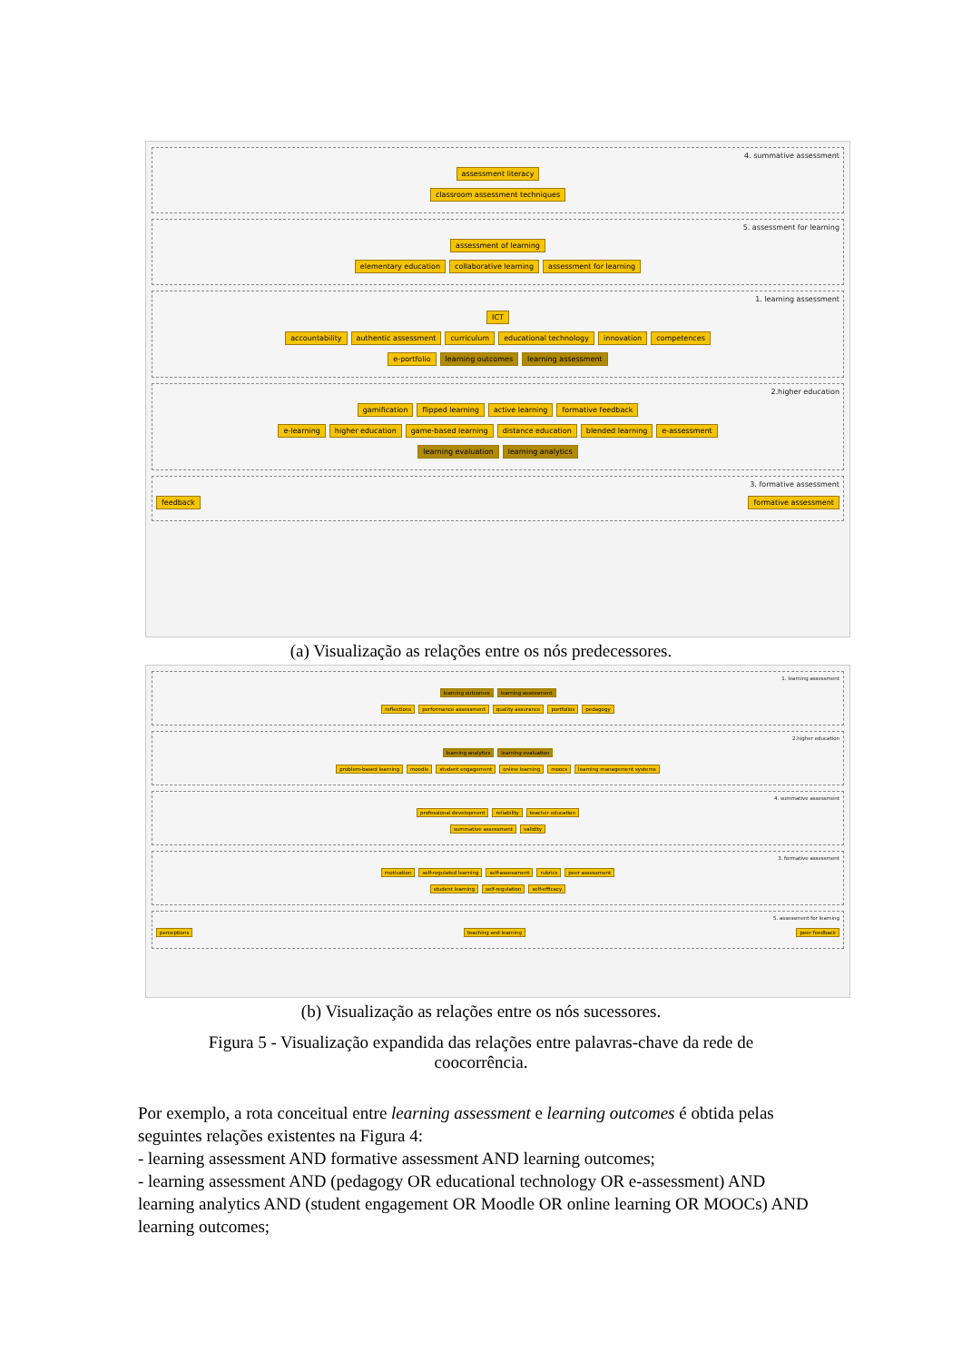4. summative assessment
assessment literacy
classroom assessment techniques
5. assessment for learning
assessment of learning
elementary education collaborative learning assessment for learning
1. learning assessment
ICT
accountability authentic assessment curriculum educational technology innovation competences
e-portfolio learning outcomes learning assessment
2.higher education
gamification flipped learning active learning formative feedback
e-learning higher education game-based learning distance education blended learning e-assessment
learning evaluation learning analytics
3. formative assessment
feedback formative assessment
(a) Visualização as relações entre os nós predecessores.
1. learning assessment
learning outcomes learning assessment
reflections performance assessment quality assurance portfolios pedagogy
2.higher education
learning analytics learning evaluation
problem-based learning moodle student engagement online learning moocs learning management systems
4. summative assessment
professional development reliability teacher education
summative assessment validity
3. formative assessment
motivation self-regulated learning self-assessment rubrics peer assessment
student learning self-regulation self-efficacy
5. assessment for learning
perceptions teaching and learning peer feedback
(b) Visualização as relações entre os nós sucessores.
Figura 5 - Visualização expandida das relações entre palavras-chave da rede de coocorrência.
Por exemplo, a rota conceitual entre learning assessment e learning outcomes é obtida pelas seguintes relações existentes na Figura 4:
- learning assessment AND formative assessment AND learning outcomes;
- learning assessment AND (pedagogy OR educational technology OR e-assessment) AND learning analytics AND (student engagement OR Moodle OR online learning OR MOOCs) AND learning outcomes;